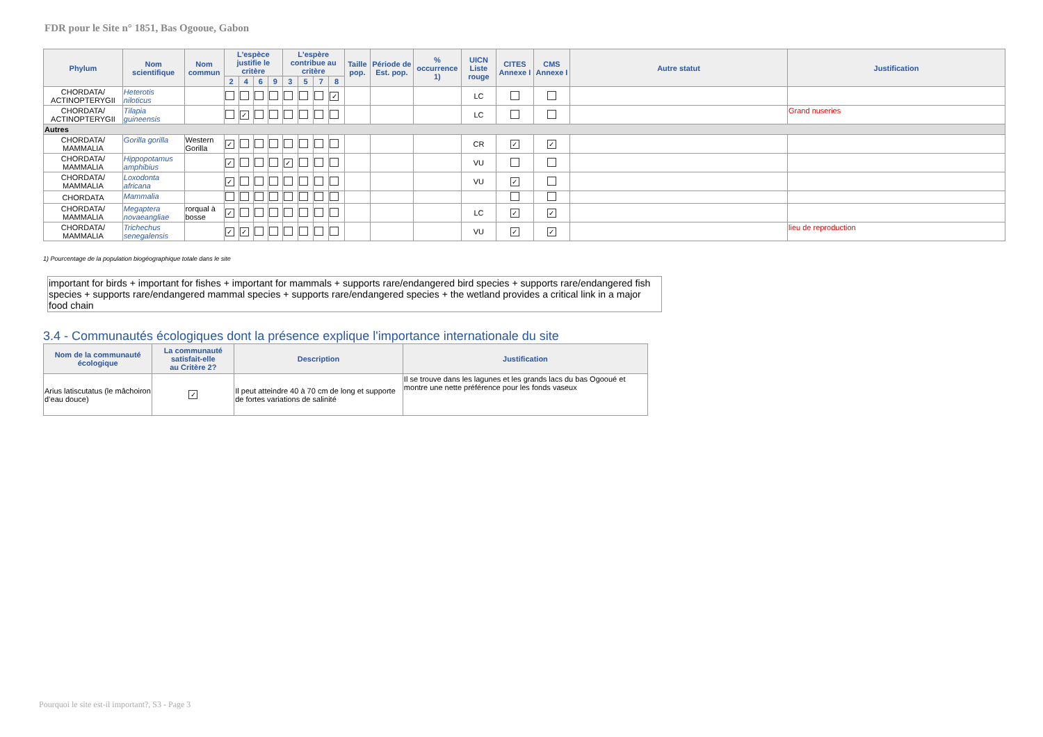FDR pour le Site n° 1851, Bas Ogooue, Gabon
| Phylum | Nom scientifique | Nom commun | L'espèce justifie le critère | | | | L'espère contribue au critère | | | | Taille pop. | Période de Est. pop. | % occurrence 1) | UICN Liste rouge | CITES Annexe I | CMS Annexe I | Autre statut | Justification |
| --- | --- | --- | --- | --- | --- | --- | --- | --- | --- | --- | --- | --- | --- | --- | --- | --- | --- | --- |
| | | | 2 | 4 | 6 | 9 | 3 | 5 | 7 | 8 | | | | | | | | |
| CHORDATA/ ACTINOPTERYGII | Heterotis niloticus | | | | | | | | | ✓ | | | | LC | | | | |
| CHORDATA/ ACTINOPTERYGII | Tilapia guineensis | | | ✓ | | | | | | | | | | LC | | | | Grand nuseries |
| Autres | | | | | | | | | | | | | | | | | | |
| CHORDATA/ MAMMALIA | Gorilla gorilla | Western Gorilla | ✓ | | | | | | | | | | | CR | ✓ | ✓ | | |
| CHORDATA/ MAMMALIA | Hippopotamus amphibius | | ✓ | | | | ✓ | | | | | | | VU | | | | |
| CHORDATA/ MAMMALIA | Loxodonta africana | | ✓ | | | | | | | | | | | VU | ✓ | | | |
| CHORDATA | Mammalia | | | | | | | | | | | | | | | | | |
| CHORDATA/ MAMMALIA | Megaptera novaeangliae | rorqual à bosse | ✓ | | | | | | | | | | | LC | ✓ | ✓ | | |
| CHORDATA/ MAMMALIA | Trichechus senegalensis | | ✓ | ✓ | | | | | | | | | | VU | ✓ | ✓ | | lieu de reproduction |
1) Pourcentage de la population biogéographique totale dans le site
important for birds + important for fishes + important for mammals + supports rare/endangered bird species + supports rare/endangered fish species + supports rare/endangered mammal species + supports rare/endangered species + the wetland provides a critical link in a major food chain
3.4 - Communautés écologiques dont la présence explique l'importance internationale du site
| Nom de la communauté écologique | La communauté satisfait-elle au Critère 2? | Description | Justification |
| --- | --- | --- | --- |
| Arius latiscutatus (le mâchoiron d’eau douce) | ✓ | Il peut atteindre 40 à 70 cm de long et supporte de fortes variations de salinité | Il se trouve dans les lagunes et les grands lacs du bas Ogooué et montre une nette préférence pour les fonds vaseux |
Pourquoi le site est-il important?, S3 - Page 3